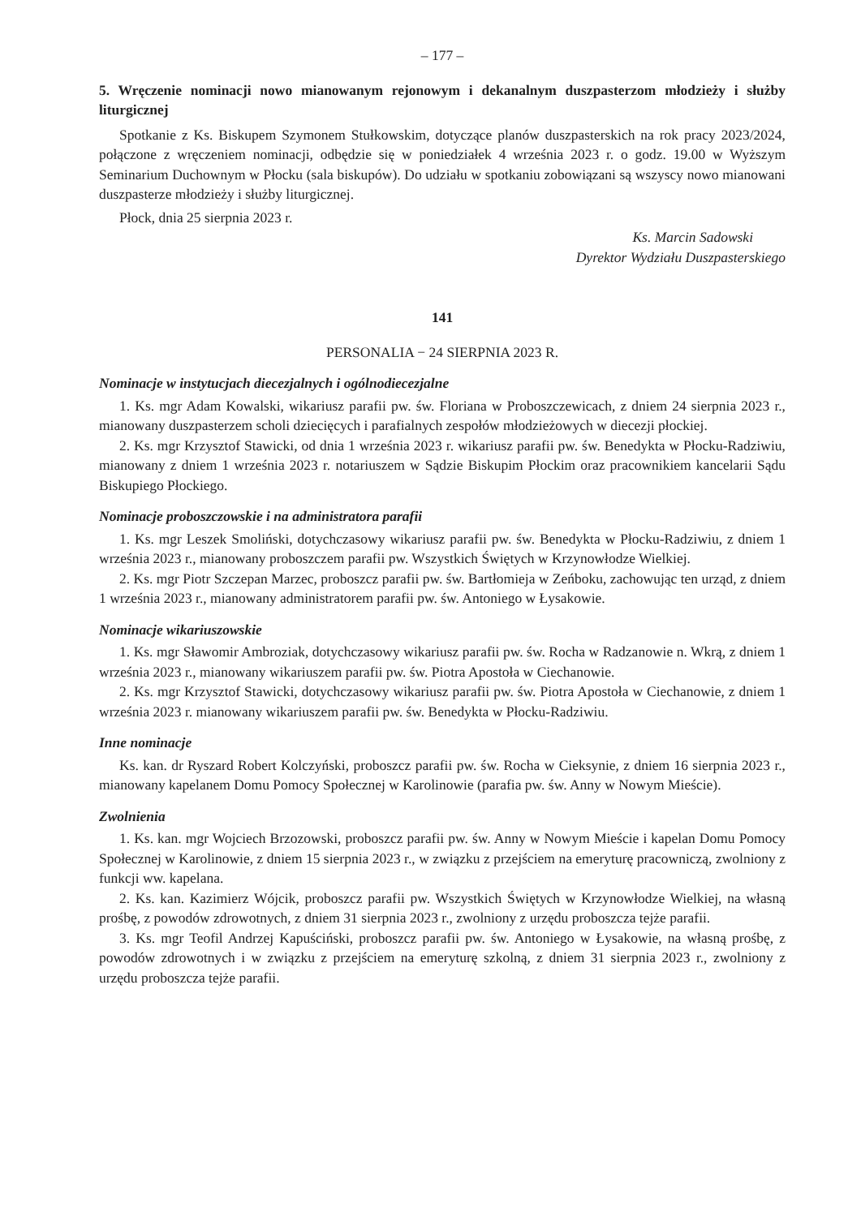– 177 –
5. Wręczenie nominacji nowo mianowanym rejonowym i dekanalnym duszpasterzom młodzieży i służby liturgicznej
Spotkanie z Ks. Biskupem Szymonem Stułkowskim, dotyczące planów duszpasterskich na rok pracy 2023/2024, połączone z wręczeniem nominacji, odbędzie się w poniedziałek 4 września 2023 r. o godz. 19.00 w Wyższym Seminarium Duchownym w Płocku (sala biskupów). Do udziału w spotkaniu zobowiązani są wszyscy nowo mianowani duszpasterze młodzieży i służby liturgicznej.
Płock, dnia 25 sierpnia 2023 r.
Ks. Marcin Sadowski
Dyrektor Wydziału Duszpasterskiego
141
PERSONALIA − 24 SIERPNIA 2023 R.
Nominacje w instytucjach diecezjalnych i ogólnodiecezjalne
1. Ks. mgr Adam Kowalski, wikariusz parafii pw. św. Floriana w Proboszczewicach, z dniem 24 sierpnia 2023 r., mianowany duszpasterzem scholi dziecięcych i parafialnych zespołów młodzieżowych w diecezji płockiej.
2. Ks. mgr Krzysztof Stawicki, od dnia 1 września 2023 r. wikariusz parafii pw. św. Benedykta w Płocku-Radziwiu, mianowany z dniem 1 września 2023 r. notariuszem w Sądzie Biskupim Płockim oraz pracownikiem kancelarii Sądu Biskupiego Płockiego.
Nominacje proboszczowskie i na administratora parafii
1. Ks. mgr Leszek Smoliński, dotychczasowy wikariusz parafii pw. św. Benedykta w Płocku-Radziwiu, z dniem 1 września 2023 r., mianowany proboszczem parafii pw. Wszystkich Świętych w Krzynowłodze Wielkiej.
2. Ks. mgr Piotr Szczepan Marzec, proboszcz parafii pw. św. Bartłomieja w Zeńboku, zachowując ten urząd, z dniem 1 września 2023 r., mianowany administratorem parafii pw. św. Antoniego w Łysakowie.
Nominacje wikariuszowskie
1. Ks. mgr Sławomir Ambroziak, dotychczasowy wikariusz parafii pw. św. Rocha w Radzanowie n. Wkrą, z dniem 1 września 2023 r., mianowany wikariuszem parafii pw. św. Piotra Apostoła w Ciechanowie.
2. Ks. mgr Krzysztof Stawicki, dotychczasowy wikariusz parafii pw. św. Piotra Apostoła w Ciechanowie, z dniem 1 września 2023 r. mianowany wikariuszem parafii pw. św. Benedykta w Płocku-Radziwiu.
Inne nominacje
Ks. kan. dr Ryszard Robert Kolczyński, proboszcz parafii pw. św. Rocha w Cieksynie, z dniem 16 sierpnia 2023 r., mianowany kapelanem Domu Pomocy Społecznej w Karolinowie (parafia pw. św. Anny w Nowym Mieście).
Zwolnienia
1. Ks. kan. mgr Wojciech Brzozowski, proboszcz parafii pw. św. Anny w Nowym Mieście i kapelan Domu Pomocy Społecznej w Karolinowie, z dniem 15 sierpnia 2023 r., w związku z przejściem na emeryturę pracowniczą, zwolniony z funkcji ww. kapelana.
2. Ks. kan. Kazimierz Wójcik, proboszcz parafii pw. Wszystkich Świętych w Krzynowłodze Wielkiej, na własną prośbę, z powodów zdrowotnych, z dniem 31 sierpnia 2023 r., zwolniony z urzędu proboszcza tejże parafii.
3. Ks. mgr Teofil Andrzej Kapuściński, proboszcz parafii pw. św. Antoniego w Łysakowie, na własną prośbę, z powodów zdrowotnych i w związku z przejściem na emeryturę szkolną, z dniem 31 sierpnia 2023 r., zwolniony z urzędu proboszcza tejże parafii.